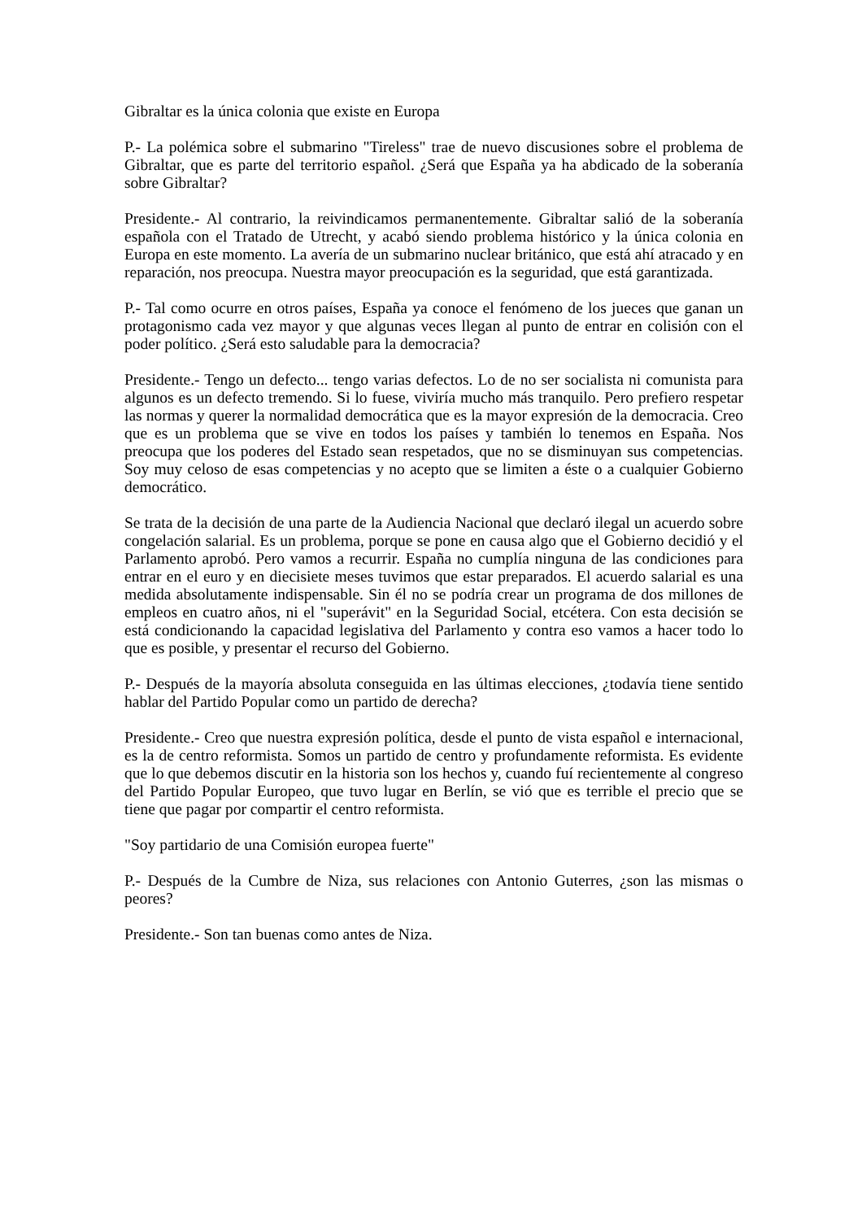Gibraltar es la única colonia que existe en Europa
P.- La polémica sobre el submarino "Tireless" trae de nuevo discusiones sobre el problema de Gibraltar, que es parte del territorio español. ¿Será que España ya ha abdicado de la soberanía sobre Gibraltar?
Presidente.- Al contrario, la reivindicamos permanentemente. Gibraltar salió de la soberanía española con el Tratado de Utrecht, y acabó siendo problema histórico y la única colonia en Europa en este momento. La avería de un submarino nuclear británico, que está ahí atracado y en reparación, nos preocupa. Nuestra mayor preocupación es la seguridad, que está garantizada.
P.- Tal como ocurre en otros países, España ya conoce el fenómeno de los jueces que ganan un protagonismo cada vez mayor y que algunas veces llegan al punto de entrar en colisión con el poder político. ¿Será esto saludable para la democracia?
Presidente.- Tengo un defecto... tengo varias defectos. Lo de no ser socialista ni comunista para algunos es un defecto tremendo. Si lo fuese, viviría mucho más tranquilo. Pero prefiero respetar las normas y querer la normalidad democrática que es la mayor expresión de la democracia. Creo que es un problema que se vive en todos los países y también lo tenemos en España. Nos preocupa que los poderes del Estado sean respetados, que no se disminuyan sus competencias. Soy muy celoso de esas competencias y no acepto que se limiten a éste o a cualquier Gobierno democrático.
Se trata de la decisión de una parte de la Audiencia Nacional que declaró ilegal un acuerdo sobre congelación salarial. Es un problema, porque se pone en causa algo que el Gobierno decidió y el Parlamento aprobó. Pero vamos a recurrir. España no cumplía ninguna de las condiciones para entrar en el euro y en diecisiete meses tuvimos que estar preparados. El acuerdo salarial es una medida absolutamente indispensable. Sin él no se podría crear un programa de dos millones de empleos en cuatro años, ni el "superávit" en la Seguridad Social, etcétera. Con esta decisión se está condicionando la capacidad legislativa del Parlamento y contra eso vamos a hacer todo lo que es posible, y presentar el recurso del Gobierno.
P.- Después de la mayoría absoluta conseguida en las últimas elecciones, ¿todavía tiene sentido hablar del Partido Popular como un partido de derecha?
Presidente.- Creo que nuestra expresión política, desde el punto de vista español e internacional, es la de centro reformista. Somos un partido de centro y profundamente reformista. Es evidente que lo que debemos discutir en la historia son los hechos y, cuando fuí recientemente al congreso del Partido Popular Europeo, que tuvo lugar en Berlín, se vió que es terrible el precio que se tiene que pagar por compartir el centro reformista.
"Soy partidario de una Comisión europea fuerte"
P.- Después de la Cumbre de Niza, sus relaciones con Antonio Guterres, ¿son las mismas o peores?
Presidente.- Son tan buenas como antes de Niza.